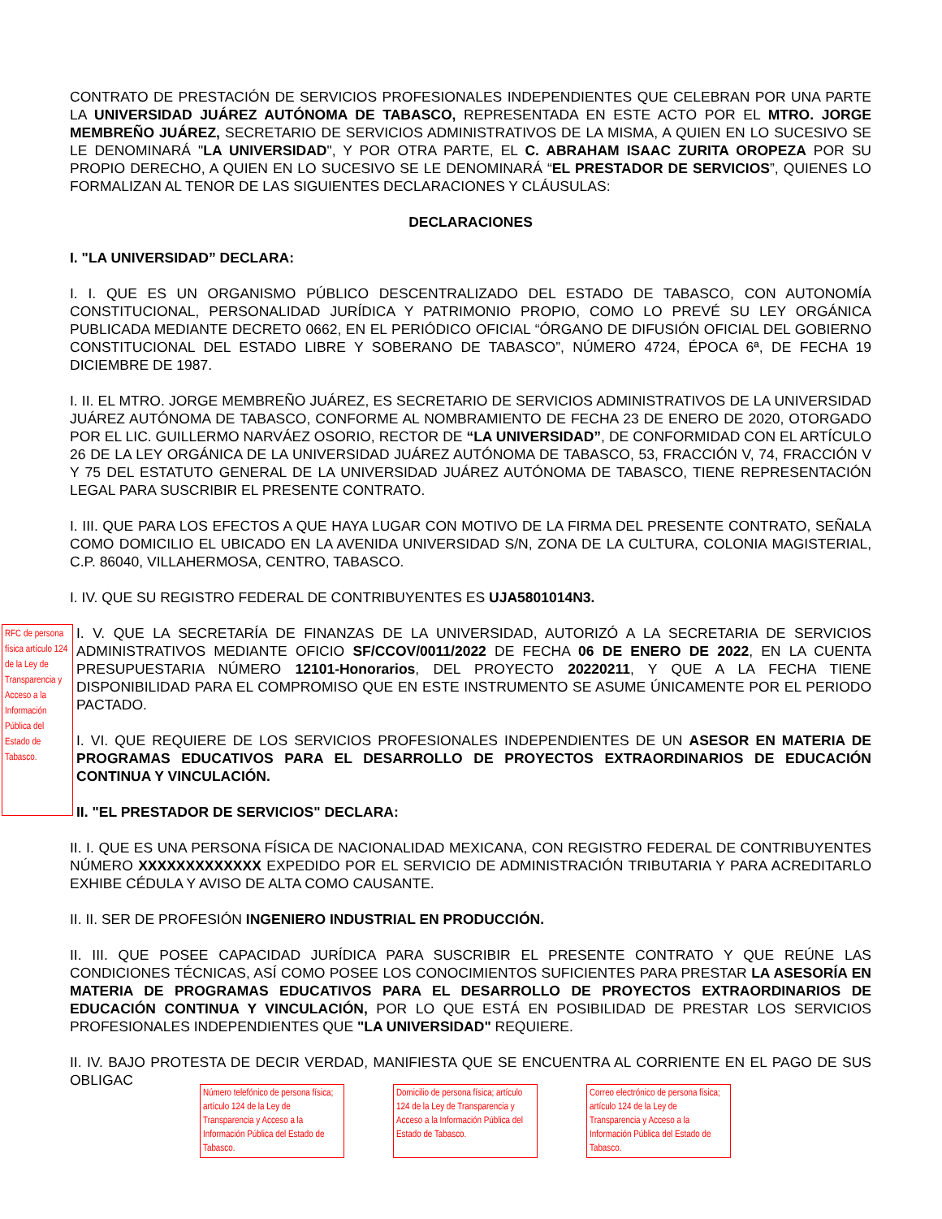CONTRATO DE PRESTACIÓN DE SERVICIOS PROFESIONALES INDEPENDIENTES QUE CELEBRAN POR UNA PARTE LA UNIVERSIDAD JUÁREZ AUTÓNOMA DE TABASCO, REPRESENTADA EN ESTE ACTO POR EL MTRO. JORGE MEMBREÑO JUÁREZ, SECRETARIO DE SERVICIOS ADMINISTRATIVOS DE LA MISMA, A QUIEN EN LO SUCESIVO SE LE DENOMINARÁ "LA UNIVERSIDAD", Y POR OTRA PARTE, EL C. ABRAHAM ISAAC ZURITA OROPEZA POR SU PROPIO DERECHO, A QUIEN EN LO SUCESIVO SE LE DENOMINARÁ “EL PRESTADOR DE SERVICIOS”, QUIENES LO FORMALIZAN AL TENOR DE LAS SIGUIENTES DECLARACIONES Y CLÁUSULAS:
DECLARACIONES
I. "LA UNIVERSIDAD” DECLARA:
I. I. QUE ES UN ORGANISMO PÚBLICO DESCENTRALIZADO DEL ESTADO DE TABASCO, CON AUTONOMÍA CONSTITUCIONAL, PERSONALIDAD JURÍDICA Y PATRIMONIO PROPIO, COMO LO PREVÉ SU LEY ORGÁNICA PUBLICADA MEDIANTE DECRETO 0662, EN EL PERIÓDICO OFICIAL “ÓRGANO DE DIFUSIÓN OFICIAL DEL GOBIERNO CONSTITUCIONAL DEL ESTADO LIBRE Y SOBERANO DE TABASCO”, NÚMERO 4724, ÉPOCA 6ª, DE FECHA 19 DICIEMBRE DE 1987.
I. II. EL MTRO. JORGE MEMBREÑO JUÁREZ, ES SECRETARIO DE SERVICIOS ADMINISTRATIVOS DE LA UNIVERSIDAD JUÁREZ AUTÓNOMA DE TABASCO, CONFORME AL NOMBRAMIENTO DE FECHA 23 DE ENERO DE 2020, OTORGADO POR EL LIC. GUILLERMO NARVÁEZ OSORIO, RECTOR DE “LA UNIVERSIDAD”, DE CONFORMIDAD CON EL ARTÍCULO 26 DE LA LEY ORGÁNICA DE LA UNIVERSIDAD JUÁREZ AUTÓNOMA DE TABASCO, 53, FRACCIÓN V, 74, FRACCIÓN V Y 75 DEL ESTATUTO GENERAL DE LA UNIVERSIDAD JUÁREZ AUTÓNOMA DE TABASCO, TIENE REPRESENTACIÓN LEGAL PARA SUSCRIBIR EL PRESENTE CONTRATO.
I. III. QUE PARA LOS EFECTOS A QUE HAYA LUGAR CON MOTIVO DE LA FIRMA DEL PRESENTE CONTRATO, SEÑALA COMO DOMICILIO EL UBICADO EN LA AVENIDA UNIVERSIDAD S/N, ZONA DE LA CULTURA, COLONIA MAGISTERIAL, C.P. 86040, VILLAHERMOSA, CENTRO, TABASCO.
I. IV. QUE SU REGISTRO FEDERAL DE CONTRIBUYENTES ES UJA5801014N3.
RFC de persona física artículo 124 de la Ley de Transparencia y Acceso a la Información Pública del Estado de Tabasco.
I. V. QUE LA SECRETARÍA DE FINANZAS DE LA UNIVERSIDAD, AUTORIZÓ A LA SECRETARIA DE SERVICIOS ADMINISTRATIVOS MEDIANTE OFICIO SF/CCOV/0011/2022 DE FECHA 06 DE ENERO DE 2022, EN LA CUENTA PRESUPUESTARIA NÚMERO 12101-Honorarios, DEL PROYECTO 20220211, Y QUE A LA FECHA TIENE DISPONIBILIDAD PARA EL COMPROMISO QUE EN ESTE INSTRUMENTO SE ASUME ÚNICAMENTE POR EL PERIODO PACTADO.
I. VI. QUE REQUIERE DE LOS SERVICIOS PROFESIONALES INDEPENDIENTES DE UN ASESOR EN MATERIA DE PROGRAMAS EDUCATIVOS PARA EL DESARROLLO DE PROYECTOS EXTRAORDINARIOS DE EDUCACIÓN CONTINUA Y VINCULACIÓN.
II. "EL PRESTADOR DE SERVICIOS" DECLARA:
II. I. QUE ES UNA PERSONA FÍSICA DE NACIONALIDAD MEXICANA, CON REGISTRO FEDERAL DE CONTRIBUYENTES NÚMERO XXXXXXXXXXXXX EXPEDIDO POR EL SERVICIO DE ADMINISTRACIÓN TRIBUTARIA Y PARA ACREDITARLO EXHIBE CÉDULA Y AVISO DE ALTA COMO CAUSANTE.
II. II. SER DE PROFESIÓN INGENIERO INDUSTRIAL EN PRODUCCIÓN.
II. III. QUE POSEE CAPACIDAD JURÍDICA PARA SUSCRIBIR EL PRESENTE CONTRATO Y QUE REÚNE LAS CONDICIONES TÉCNICAS, ASÍ COMO POSEE LOS CONOCIMIENTOS SUFICIENTES PARA PRESTAR LA ASESORÍA EN MATERIA DE PROGRAMAS EDUCATIVOS PARA EL DESARROLLO DE PROYECTOS EXTRAORDINARIOS DE EDUCACIÓN CONTINUA Y VINCULACIÓN, POR LO QUE ESTÁ EN POSIBILIDAD DE PRESTAR LOS SERVICIOS PROFESIONALES INDEPENDIENTES QUE "LA UNIVERSIDAD" REQUIERE.
II. IV. BAJO PROTESTA DE DECIR VERDAD, MANIFIESTA QUE SE ENCUENTRA AL CORRIENTE EN EL PAGO DE SUS OBLIGAC
Número telefónico de persona física; artículo 124 de la Ley de Transparencia y Acceso a la Información Pública del Estado de Tabasco.
Domicilio de persona física; artículo 124 de la Ley de Transparencia y Acceso a la Información Pública del Estado de Tabasco.
Correo electrónico de persona física; artículo 124 de la Ley de Transparencia y Acceso a la Información Pública del Estado de Tabasco.